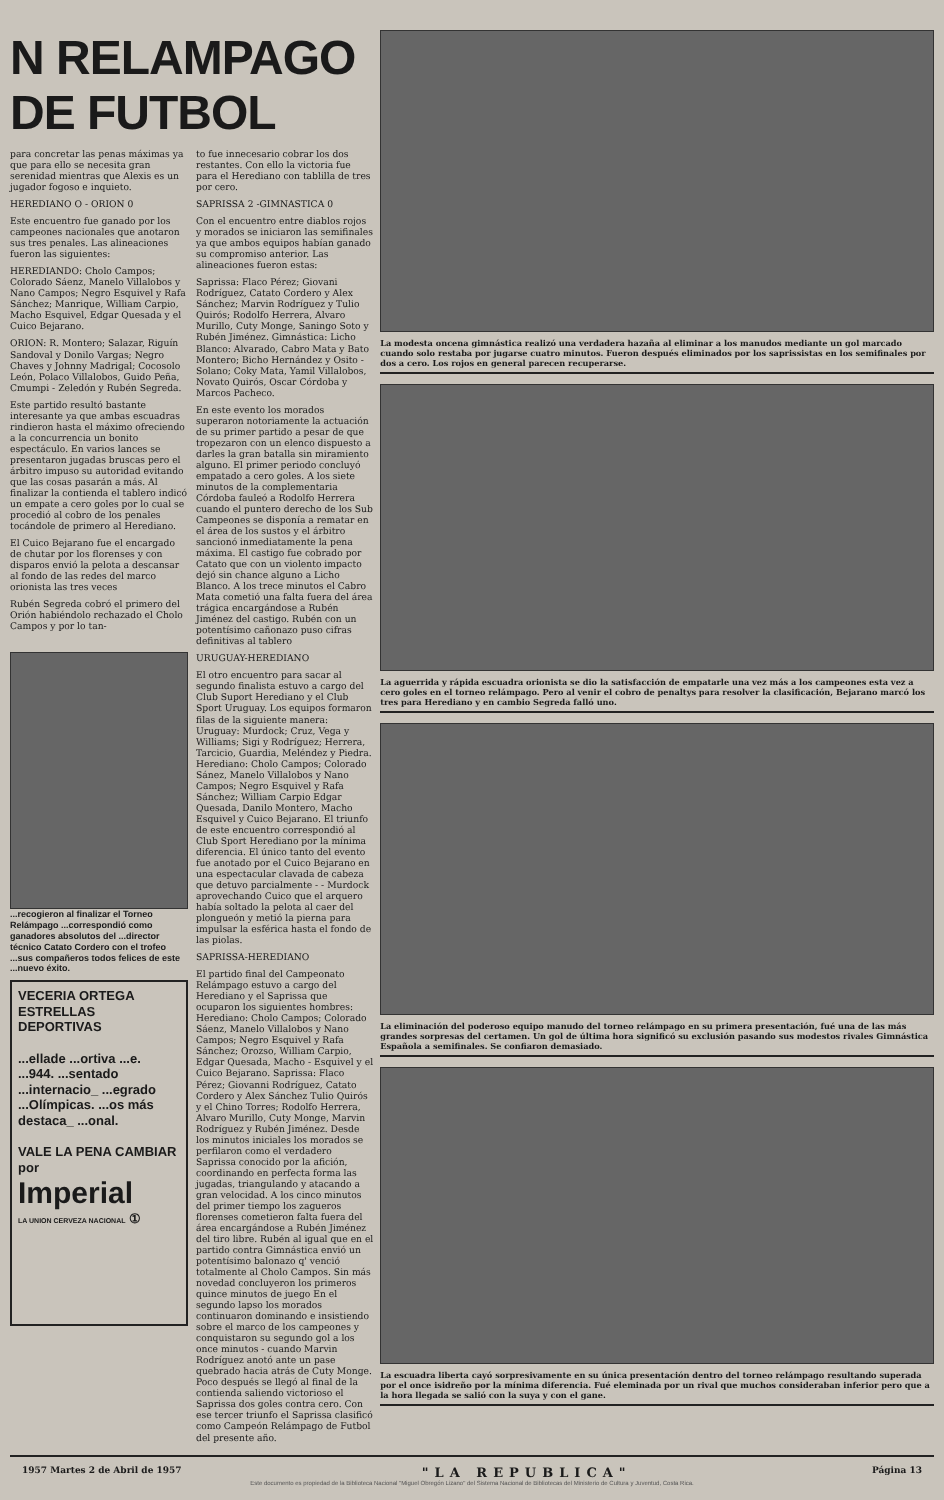N RELAMPAGO DE FUTBOL
para concretar las penas máximas ya que para ello se necesita gran serenidad mientras que Alexis es un jugador fogoso e inquieto.
HEREDIANO O - ORION 0
Este encuentro fue ganado por los campeones nacionales que anotaron sus tres penales. Las alineaciones fueron las siguientes:
HEREDIANDO: Cholo Campos; Colorado Sáenz, Manelo Villalobos y Nano Campos; Negro Esquivel y Rafa Sánchez; Manrique, William Carpio, Macho Esquivel, Edgar Quesada y el Cuico Bejarano.
ORION: R. Montero; Salazar, Riguín Sandoval y Donilo Vargas; Negro Chaves y Johnny Madrigal; Cocosolo León, Polaco Villalobos, Guido Peña, Cmumpi - Zeledón y Rubén Segreda.
Este partido resultó bastante interesante ya que ambas escuadras rindieron hasta el máximo ofreciendo a la concurrencia un bonito espectáculo. En varios lances se presentaron jugadas bruscas pero el árbitro impuso su autoridad evitando que las cosas pasarán a más. Al finalizar la contienda el tablero indicó un empate a cero goles por lo cual se procedió al cobro de los penales tocándole de primero al Herediano.
El Cuico Bejarano fue el encargado de chutar por los florenses y con disparos envió la pelota a descansar al fondo de las redes del marco orionista las tres veces
Rubén Segreda cobró el primero del Orión habiéndolo rechazado el Cholo Campos y por lo tan-
to fue innecesario cobrar los dos restantes. Con ello la victoria fue para el Herediano con tablilla de tres por cero.
SAPRISSA 2 -GIMNASTICA 0
Con el encuentro entre diablos rojos y morados se iniciaron las semifinales ya que ambos equipos habían ganado su compromiso anterior. Las alineaciones fueron estas:
Saprissa: Flaco Pérez; Giovani Rodríguez, Catato Cordero y Alex Sánchez; Marvin Rodríguez y Tulio Quirós; Rodolfo Herrera, Alvaro Murillo, Cuty Monge, Saningo Soto y Rubén Jiménez. Gimnástica: Licho Blanco: Alvarado, Cabro Mata y Bato Montero; Bicho Hernández y Osito - Solano; Coky Mata, Yamil Villalobos, Novato Quirós, Oscar Córdoba y Marcos Pacheco.
En este evento los morados superaron notoriamente la actuación de su primer partido a pesar de que tropezaron con un elenco dispuesto a darles la gran batalla sin miramiento alguno. El primer periodo concluyó empatado a cero goles. A los siete minutos de la complementaria Córdoba fauleó a Rodolfo Herrera cuando el puntero derecho de los Sub Campeones se disponía a rematar en el área de los sustos y el árbitro sancionó inmediatamente la pena máxima. El castigo fue cobrado por Catato que con un violento impacto dejó sin chance alguno a Licho Blanco. A los trece minutos el Cabro Mata cometió una falta fuera del área trágica encargándose a Rubén Jiménez del castigo. Rubén con un potentísimo cañonazo puso cifras definitivas al tablero
...recogieron al finalizar el Torneo Relámpago ...correspondió como ganadores absolutos del ...director técnico Catato Cordero con el trofeo ...sus compañeros todos felices de este ...nuevo éxito.
VECERIA ORTEGA
ESTRELLAS DEPORTIVAS
...ellade ...ortiva ...e. ...944. ...sentado ...internacio_ ...egrado ...Olímpicas. ...os más destaca_ ...onal.
VALE LA PENA CAMBIAR por
Imperial
LA UNION CERVEZA NACIONAL ①
URUGUAY-HEREDIANO
El otro encuentro para sacar al segundo finalista estuvo a cargo del Club Suport Herediano y el Club Sport Uruguay. Los equipos formaron filas de la siguiente manera: Uruguay: Murdock; Cruz, Vega y Williams; Sigi y Rodríguez; Herrera, Tarcicio, Guardia, Meléndez y Piedra. Herediano: Cholo Campos; Colorado Sánez, Manelo Villalobos y Nano Campos; Negro Esquivel y Rafa Sánchez; William Carpio Edgar Quesada, Danilo Montero, Macho Esquivel y Cuico Bejarano. El triunfo de este encuentro correspondió al Club Sport Herediano por la mínima diferencia. El único tanto del evento fue anotado por el Cuico Bejarano en una espectacular clavada de cabeza que detuvo parcialmente - - Murdock aprovechando Cuico que el arquero había soltado la pelota al caer del plongueón y metió la pierna para impulsar la esférica hasta el fondo de las piolas.
SAPRISSA-HEREDIANO
El partido final del Campeonato Relámpago estuvo a cargo del Herediano y el Saprissa que ocuparon los siguientes hombres: Herediano: Cholo Campos; Colorado Sáenz, Manelo Villalobos y Nano Campos; Negro Esquivel y Rafa Sánchez; Orozso, William Carpio, Edgar Quesada, Macho - Esquivel y el Cuico Bejarano. Saprissa: Flaco Pérez; Giovanni Rodríguez, Catato Cordero y Alex Sánchez Tulio Quirós y el Chino Torres; Rodolfo Herrera, Alvaro Murillo, Cuty Monge, Marvin Rodríguez y Rubén Jiménez. Desde los minutos iniciales los morados se perfilaron como el verdadero Saprissa conocido por la afición, coordinando en perfecta forma las jugadas, triangulando y atacando a gran velocidad. A los cinco minutos del primer tiempo los zagueros florenses cometieron falta fuera del área encargándose a Rubén Jiménez del tiro libre. Rubén al igual que en el partido contra Gimnástica envió un potentísimo balonazo q' venció totalmente al Cholo Campos. Sin más novedad concluyeron los primeros quince minutos de juego En el segundo lapso los morados continuaron dominando e insistiendo sobre el marco de los campeones y conquistaron su segundo gol a los once minutos - cuando Marvin Rodríguez anotó ante un pase quebrado hacia atrás de Cuty Monge. Poco después se llegó al final de la contienda saliendo victorioso el Saprissa dos goles contra cero. Con ese tercer triunfo el Saprissa clasificó como Campeón Relámpago de Futbol del presente año.
La modesta oncena gimnástica realizó una verdadera hazaña al eliminar a los manudos mediante un gol marcado cuando solo restaba por jugarse cuatro minutos. Fueron después eliminados por los saprissistas en los semifinales por dos a cero. Los rojos en general parecen recuperarse.
La aguerrida y rápida escuadra orionista se dio la satisfacción de empatarle una vez más a los campeones esta vez a cero goles en el torneo relámpago. Pero al venir el cobro de penaltys para resolver la clasificación, Bejarano marcó los tres para Herediano y en cambio Segreda falló uno.
La eliminación del poderoso equipo manudo del torneo relámpago en su primera presentación, fué una de las más grandes sorpresas del certamen. Un gol de última hora significó su exclusión pasando sus modestos rivales Gimnástica Española a semifinales. Se confiaron demasiado.
La escuadra liberta cayó sorpresivamente en su única presentación dentro del torneo relámpago resultando superada por el once isidreño por la mínima diferencia. Fué eleminada por un rival que muchos consideraban inferior pero que a la hora llegada se salió con la suya y con el gane.
1957 Martes 2 de Abril de 1957 "LA REPUBLICA" Página 13
Este documento es propiedad de la Biblioteca Nacional "Miguel Obregón Lizano" del Sistema Nacional de Bibliotecas del Ministerio de Cultura y Juventud, Costa Rica.